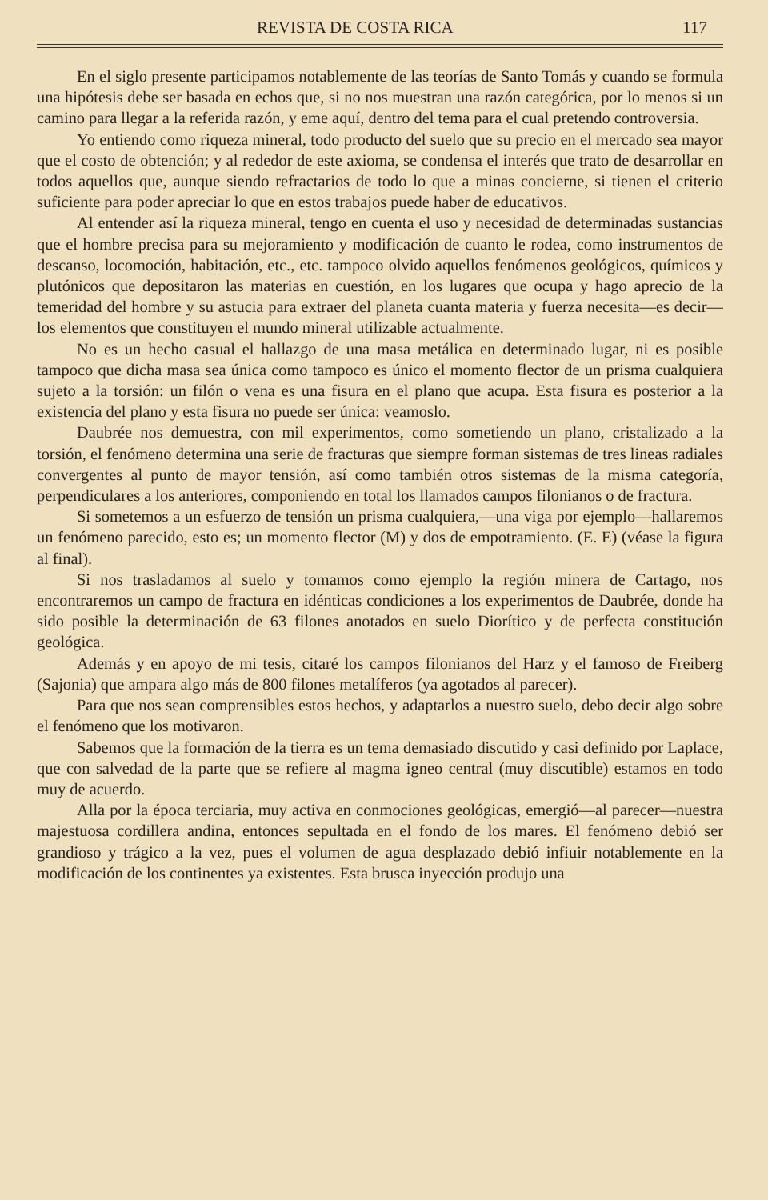REVISTA DE COSTA RICA 117
En el siglo presente participamos notablemente de las teorías de Santo Tomás y cuando se formula una hipótesis debe ser basada en echos que, si no nos muestran una razón categórica, por lo menos si un camino para llegar a la referida razón, y eme aquí, dentro del tema para el cual pretendo controversia.
Yo entiendo como riqueza mineral, todo producto del suelo que su precio en el mercado sea mayor que el costo de obtención; y al rededor de este axioma, se condensa el interés que trato de desarrollar en todos aquellos que, aunque siendo refractarios de todo lo que a minas concierne, si tienen el criterio suficiente para poder apreciar lo que en estos trabajos puede haber de educativos.
Al entender así la riqueza mineral, tengo en cuenta el uso y necesidad de determinadas sustancias que el hombre precisa para su mejoramiento y modificación de cuanto le rodea, como instrumentos de descanso, locomoción, habitación, etc., etc. tampoco olvido aquellos fenómenos geológicos, químicos y plutónicos que depositaron las materias en cuestión, en los lugares que ocupa y hago aprecio de la temeridad del hombre y su astucia para extraer del planeta cuanta materia y fuerza necesita—es decir—los elementos que constituyen el mundo mineral utilizable actualmente.
No es un hecho casual el hallazgo de una masa metálica en determinado lugar, ni es posible tampoco que dicha masa sea única como tampoco es único el momento flector de un prisma cualquiera sujeto a la torsión: un filón o vena es una fisura en el plano que acupa. Esta fisura es posterior a la existencia del plano y esta fisura no puede ser única: veamoslo.
Daubrée nos demuestra, con mil experimentos, como sometiendo un plano, cristalizado a la torsión, el fenómeno determina una serie de fracturas que siempre forman sistemas de tres lineas radiales convergentes al punto de mayor tensión, así como también otros sistemas de la misma categoría, perpendiculares a los anteriores, componiendo en total los llamados campos filonianos o de fractura.
Si sometemos a un esfuerzo de tensión un prisma cualquiera,—una viga por ejemplo—hallaremos un fenómeno parecido, esto es; un momento flector (M) y dos de empotramiento. (E. E) (véase la figura al final).
Si nos trasladamos al suelo y tomamos como ejemplo la región minera de Cartago, nos encontraremos un campo de fractura en idénticas condiciones a los experimentos de Daubrée, donde ha sido posible la determinación de 63 filones anotados en suelo Diorítico y de perfecta constitución geológica.
Además y en apoyo de mi tesis, citaré los campos filonianos del Harz y el famoso de Freiberg (Sajonia) que ampara algo más de 800 filones metalíferos (ya agotados al parecer).
Para que nos sean comprensibles estos hechos, y adaptarlos a nuestro suelo, debo decir algo sobre el fenómeno que los motivaron.
Sabemos que la formación de la tierra es un tema demasiado discutido y casi definido por Laplace, que con salvedad de la parte que se refiere al magma igneo central (muy discutible) estamos en todo muy de acuerdo.
Alla por la época terciaria, muy activa en conmociones geológicas, emergió—al parecer—nuestra majestuosa cordillera andina, entonces sepultada en el fondo de los mares. El fenómeno debió ser grandioso y trágico a la vez, pues el volumen de agua desplazado debió infiuir notablemente en la modificación de los continentes ya existentes. Esta brusca inyección produjo una